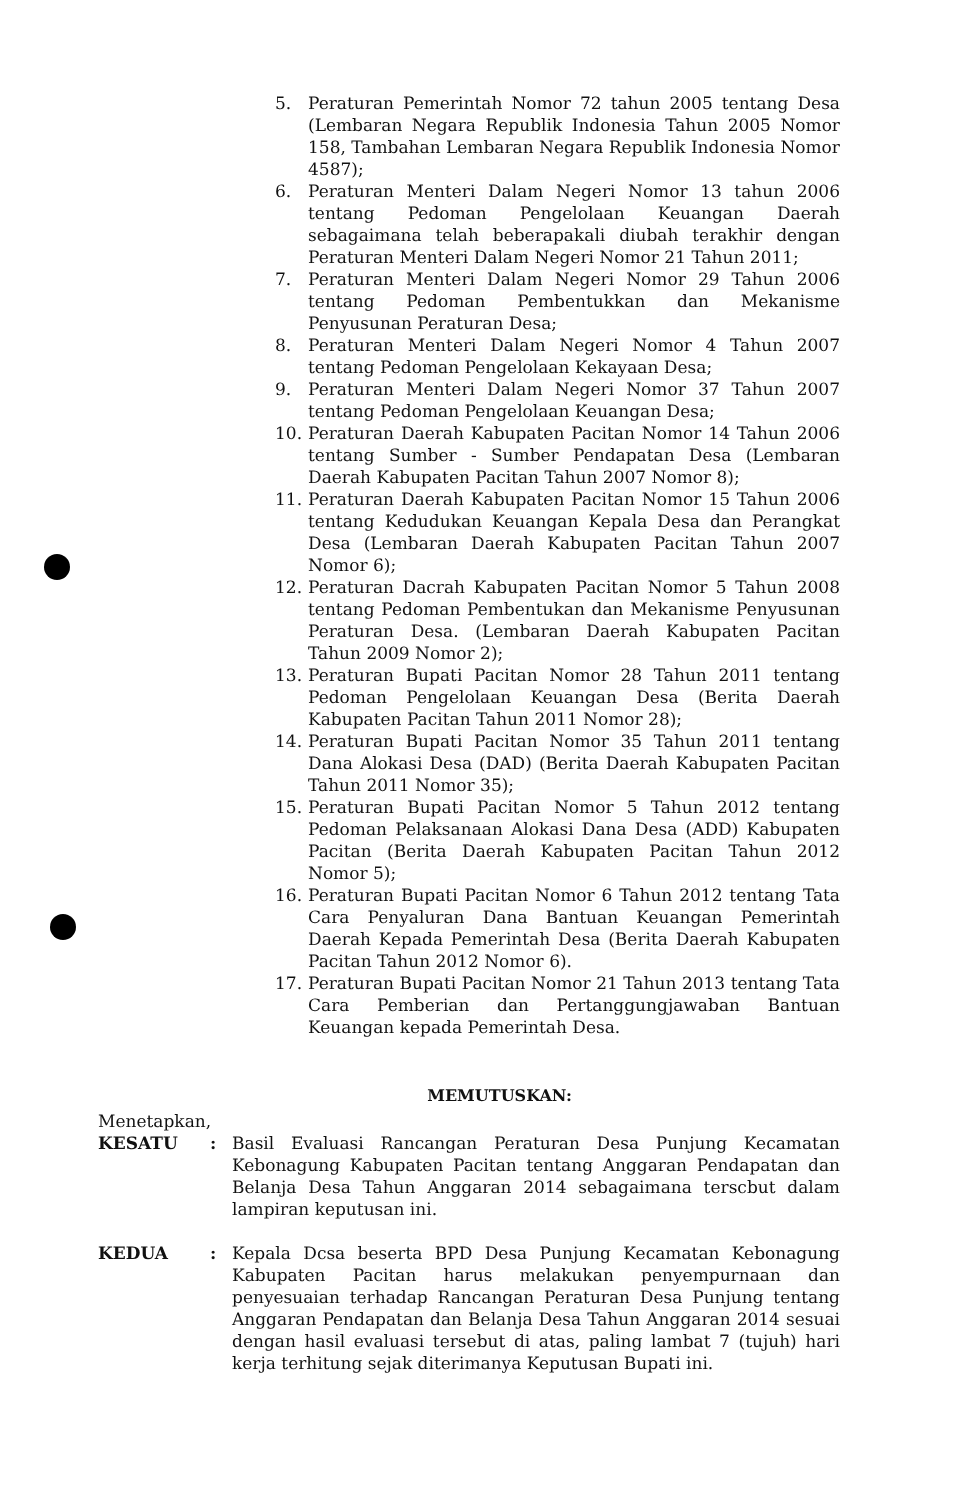5. Peraturan Pemerintah Nomor 72 tahun 2005 tentang Desa (Lembaran Negara Republik Indonesia Tahun 2005 Nomor 158, Tambahan Lembaran Negara Republik Indonesia Nomor 4587);
6. Peraturan Menteri Dalam Negeri Nomor 13 tahun 2006 tentang Pedoman Pengelolaan Keuangan Daerah sebagaimana telah beberapakali diubah terakhir dengan Peraturan Menteri Dalam Negeri Nomor 21 Tahun 2011;
7. Peraturan Menteri Dalam Negeri Nomor 29 Tahun 2006 tentang Pedoman Pembentukkan dan Mekanisme Penyusunan Peraturan Desa;
8. Peraturan Menteri Dalam Negeri Nomor 4 Tahun 2007 tentang Pedoman Pengelolaan Kekayaan Desa;
9. Peraturan Menteri Dalam Negeri Nomor 37 Tahun 2007 tentang Pedoman Pengelolaan Keuangan Desa;
10. Peraturan Daerah Kabupaten Pacitan Nomor 14 Tahun 2006 tentang Sumber - Sumber Pendapatan Desa (Lembaran Daerah Kabupaten Pacitan Tahun 2007 Nomor 8);
11. Peraturan Daerah Kabupaten Pacitan Nomor 15 Tahun 2006 tentang Kedudukan Keuangan Kepala Desa dan Perangkat Desa (Lembaran Daerah Kabupaten Pacitan Tahun 2007 Nomor 6);
12. Peraturan Dacrah Kabupaten Pacitan Nomor 5 Tahun 2008 tentang Pedoman Pembentukan dan Mekanisme Penyusunan Peraturan Desa. (Lembaran Daerah Kabupaten Pacitan Tahun 2009 Nomor 2);
13. Peraturan Bupati Pacitan Nomor 28 Tahun 2011 tentang Pedoman Pengelolaan Keuangan Desa (Berita Daerah Kabupaten Pacitan Tahun 2011 Nomor 28);
14. Peraturan Bupati Pacitan Nomor 35 Tahun 2011 tentang Dana Alokasi Desa (DAD) (Berita Daerah Kabupaten Pacitan Tahun 2011 Nomor 35);
15. Peraturan Bupati Pacitan Nomor 5 Tahun 2012 tentang Pedoman Pelaksanaan Alokasi Dana Desa (ADD) Kabupaten Pacitan (Berita Daerah Kabupaten Pacitan Tahun 2012 Nomor 5);
16. Peraturan Bupati Pacitan Nomor 6 Tahun 2012 tentang Tata Cara Penyaluran Dana Bantuan Keuangan Pemerintah Daerah Kepada Pemerintah Desa (Berita Daerah Kabupaten Pacitan Tahun 2012 Nomor 6).
17. Peraturan Bupati Pacitan Nomor 21 Tahun 2013 tentang Tata Cara Pemberian dan Pertanggungjawaban Bantuan Keuangan kepada Pemerintah Desa.
MEMUTUSKAN:
Menetapkan,
KESATU: Basil Evaluasi Rancangan Peraturan Desa Punjung Kecamatan Kebonagung Kabupaten Pacitan tentang Anggaran Pendapatan dan Belanja Desa Tahun Anggaran 2014 sebagaimana terscbut dalam lampiran keputusan ini.
KEDUA: Kepala Dcsa beserta BPD Desa Punjung Kecamatan Kebonagung Kabupaten Pacitan harus melakukan penyempurnaan dan penyesuaian terhadap Rancangan Peraturan Desa Punjung tentang Anggaran Pendapatan dan Belanja Desa Tahun Anggaran 2014 sesuai dengan hasil evaluasi tersebut di atas, paling lambat 7 (tujuh) hari kerja terhitung sejak diterimanya Keputusan Bupati ini.